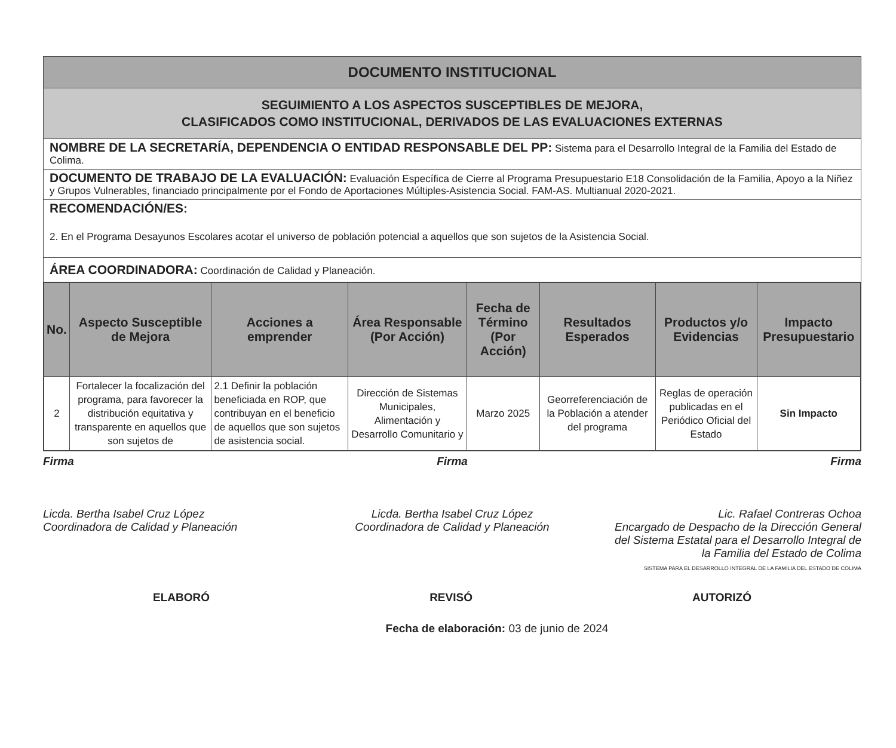DOCUMENTO INSTITUCIONAL
SEGUIMIENTO A LOS ASPECTOS SUSCEPTIBLES DE MEJORA,
CLASIFICADOS COMO INSTITUCIONAL, DERIVADOS DE LAS EVALUACIONES EXTERNAS
NOMBRE DE LA SECRETARÍA, DEPENDENCIA O ENTIDAD RESPONSABLE DEL PP: Sistema para el Desarrollo Integral de la Familia del Estado de Colima.
DOCUMENTO DE TRABAJO DE LA EVALUACIÓN: Evaluación Específica de Cierre al Programa Presupuestario E18 Consolidación de la Familia, Apoyo a la Niñez y Grupos Vulnerables, financiado principalmente por el Fondo de Aportaciones Múltiples-Asistencia Social. FAM-AS. Multianual 2020-2021.
RECOMENDACIÓN/ES:
2. En el Programa Desayunos Escolares acotar el universo de población potencial a aquellos que son sujetos de la Asistencia Social.
ÁREA COORDINADORA: Coordinación de Calidad y Planeación.
| No. | Aspecto Susceptible de Mejora | Acciones a emprender | Área Responsable (Por Acción) | Fecha de Término (Por Acción) | Resultados Esperados | Productos y/o Evidencias | Impacto Presupuestario |
| --- | --- | --- | --- | --- | --- | --- | --- |
| 2 | Fortalecer la focalización del programa, para favorecer la distribución equitativa y transparente en aquellos que son sujetos de | 2.1 Definir la población beneficiada en ROP, que contribuyan en el beneficio de aquellos que son sujetos de asistencia social. | Dirección de Sistemas Municipales, Alimentación y Desarrollo Comunitario y | Marzo 2025 | Georreferenciación de la Población a atender del programa | Reglas de operación publicadas en el Periódico Oficial del Estado | Sin Impacto |
Firma
Licda. Bertha Isabel Cruz López
Coordinadora de Calidad y Planeación
Firma
Licda. Bertha Isabel Cruz López
Coordinadora de Calidad y Planeación
Firma
Lic. Rafael Contreras Ochoa
Encargado de Despacho de la Dirección General del Sistema Estatal para el Desarrollo Integral de la Familia del Estado de Colima
SISTEMA PARA EL DESARROLLO INTEGRAL DE LA FAMILIA DEL ESTADO DE COLIMA
ELABORÓ REVISÓ AUTORIZÓ
Fecha de elaboración: 03 de junio de 2024